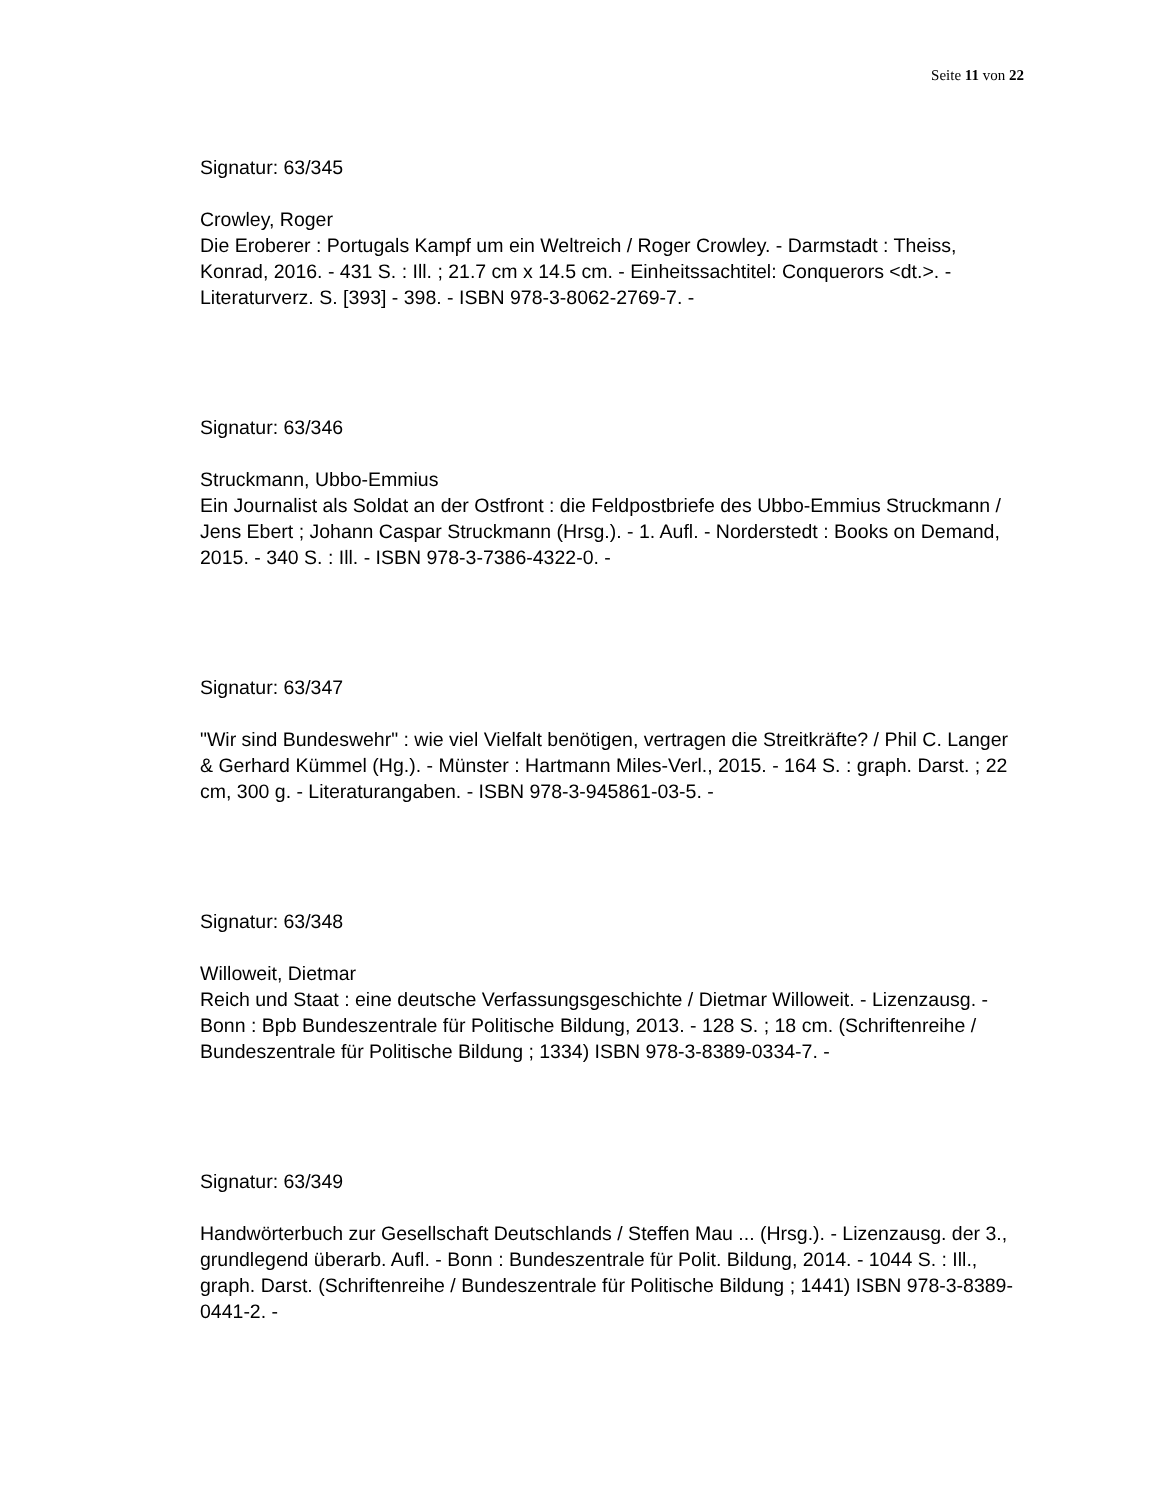Seite 11 von 22
Signatur: 63/345
Crowley, Roger
Die Eroberer : Portugals Kampf um ein Weltreich / Roger Crowley. - Darmstadt : Theiss, Konrad, 2016. - 431 S. : Ill. ; 21.7 cm x 14.5 cm. - Einheitssachtitel: Conquerors <dt.>. - Literaturverz. S. [393] - 398. - ISBN 978-3-8062-2769-7. -
Signatur: 63/346
Struckmann, Ubbo-Emmius
Ein Journalist als Soldat an der Ostfront : die Feldpostbriefe des Ubbo-Emmius Struckmann / Jens Ebert ; Johann Caspar Struckmann (Hrsg.). - 1. Aufl. - Norderstedt : Books on Demand, 2015. - 340 S. : Ill. - ISBN 978-3-7386-4322-0. -
Signatur: 63/347
"Wir sind Bundeswehr" : wie viel Vielfalt benötigen, vertragen die Streitkräfte? / Phil C. Langer & Gerhard Kümmel (Hg.). - Münster : Hartmann Miles-Verl., 2015. - 164 S. : graph. Darst. ; 22 cm, 300 g. - Literaturangaben. - ISBN 978-3-945861-03-5. -
Signatur: 63/348
Willoweit, Dietmar
Reich und Staat : eine deutsche Verfassungsgeschichte / Dietmar Willoweit. - Lizenzausg. - Bonn : Bpb Bundeszentrale für Politische Bildung, 2013. - 128 S. ; 18 cm. (Schriftenreihe / Bundeszentrale für Politische Bildung ; 1334) ISBN 978-3-8389-0334-7. -
Signatur: 63/349
Handwörterbuch zur Gesellschaft Deutschlands / Steffen Mau ... (Hrsg.). - Lizenzausg. der 3., grundlegend überarb. Aufl. - Bonn : Bundeszentrale für Polit. Bildung, 2014. - 1044 S. : Ill., graph. Darst. (Schriftenreihe / Bundeszentrale für Politische Bildung ; 1441) ISBN 978-3-8389-0441-2. -